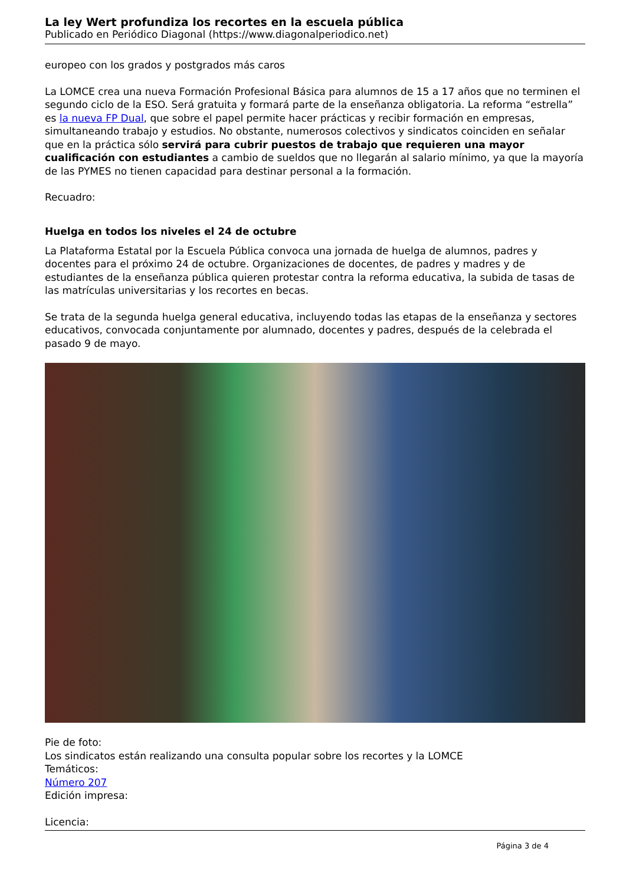La ley Wert profundiza los recortes en la escuela pública
Publicado en Periódico Diagonal (https://www.diagonalperiodico.net)
europeo con los grados y postgrados más caros
La LOMCE crea una nueva Formación Profesional Básica para alumnos de 15 a 17 años que no terminen el segundo ciclo de la ESO. Será gratuita y formará parte de la enseñanza obligatoria. La reforma “estrella” es la nueva FP Dual, que sobre el papel permite hacer prácticas y recibir formación en empresas, simultaneando trabajo y estudios. No obstante, numerosos colectivos y sindicatos coinciden en señalar que en la práctica sólo servirá para cubrir puestos de trabajo que requieren una mayor cualificación con estudiantes a cambio de sueldos que no llegarán al salario mínimo, ya que la mayoría de las PYMES no tienen capacidad para destinar personal a la formación.
Recuadro:
Huelga en todos los niveles el 24 de octubre
La Plataforma Estatal por la Escuela Pública convoca una jornada de huelga de alumnos, padres y docentes para el próximo 24 de octubre. Organizaciones de docentes, de padres y madres y de estudiantes de la enseñanza pública quieren protestar contra la reforma educativa, la subida de tasas de las matrículas universitarias y los recortes en becas.
Se trata de la segunda huelga general educativa, incluyendo todas las etapas de la enseñanza y sectores educativos, convocada conjuntamente por alumnado, docentes y padres, después de la celebrada el pasado 9 de mayo.
Pie de foto:
Los sindicatos están realizando una consulta popular sobre los recortes y la LOMCE
Temáticos:
Número 207
Edición impresa:
Licencia:
Página 3 de 4